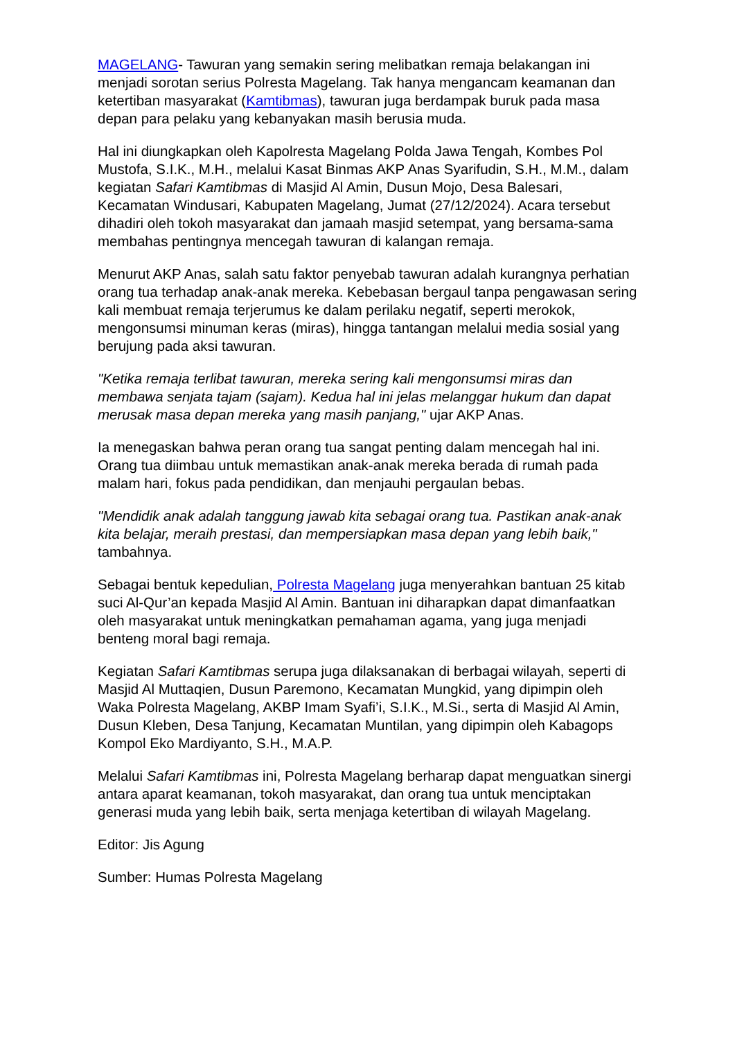MAGELANG- Tawuran yang semakin sering melibatkan remaja belakangan ini menjadi sorotan serius Polresta Magelang. Tak hanya mengancam keamanan dan ketertiban masyarakat (Kamtibmas), tawuran juga berdampak buruk pada masa depan para pelaku yang kebanyakan masih berusia muda.
Hal ini diungkapkan oleh Kapolresta Magelang Polda Jawa Tengah, Kombes Pol Mustofa, S.I.K., M.H., melalui Kasat Binmas AKP Anas Syarifudin, S.H., M.M., dalam kegiatan Safari Kamtibmas di Masjid Al Amin, Dusun Mojo, Desa Balesari, Kecamatan Windusari, Kabupaten Magelang, Jumat (27/12/2024). Acara tersebut dihadiri oleh tokoh masyarakat dan jamaah masjid setempat, yang bersama-sama membahas pentingnya mencegah tawuran di kalangan remaja.
Menurut AKP Anas, salah satu faktor penyebab tawuran adalah kurangnya perhatian orang tua terhadap anak-anak mereka. Kebebasan bergaul tanpa pengawasan sering kali membuat remaja terjerumus ke dalam perilaku negatif, seperti merokok, mengonsumsi minuman keras (miras), hingga tantangan melalui media sosial yang berujung pada aksi tawuran.
"Ketika remaja terlibat tawuran, mereka sering kali mengonsumsi miras dan membawa senjata tajam (sajam). Kedua hal ini jelas melanggar hukum dan dapat merusak masa depan mereka yang masih panjang," ujar AKP Anas.
Ia menegaskan bahwa peran orang tua sangat penting dalam mencegah hal ini. Orang tua diimbau untuk memastikan anak-anak mereka berada di rumah pada malam hari, fokus pada pendidikan, dan menjauhi pergaulan bebas.
"Mendidik anak adalah tanggung jawab kita sebagai orang tua. Pastikan anak-anak kita belajar, meraih prestasi, dan mempersiapkan masa depan yang lebih baik," tambahnya.
Sebagai bentuk kepedulian, Polresta Magelang juga menyerahkan bantuan 25 kitab suci Al-Qur’an kepada Masjid Al Amin. Bantuan ini diharapkan dapat dimanfaatkan oleh masyarakat untuk meningkatkan pemahaman agama, yang juga menjadi benteng moral bagi remaja.
Kegiatan Safari Kamtibmas serupa juga dilaksanakan di berbagai wilayah, seperti di Masjid Al Muttaqien, Dusun Paremono, Kecamatan Mungkid, yang dipimpin oleh Waka Polresta Magelang, AKBP Imam Syafi’i, S.I.K., M.Si., serta di Masjid Al Amin, Dusun Kleben, Desa Tanjung, Kecamatan Muntilan, yang dipimpin oleh Kabagops Kompol Eko Mardiyanto, S.H., M.A.P.
Melalui Safari Kamtibmas ini, Polresta Magelang berharap dapat menguatkan sinergi antara aparat keamanan, tokoh masyarakat, dan orang tua untuk menciptakan generasi muda yang lebih baik, serta menjaga ketertiban di wilayah Magelang.
Editor: Jis Agung
Sumber: Humas Polresta Magelang